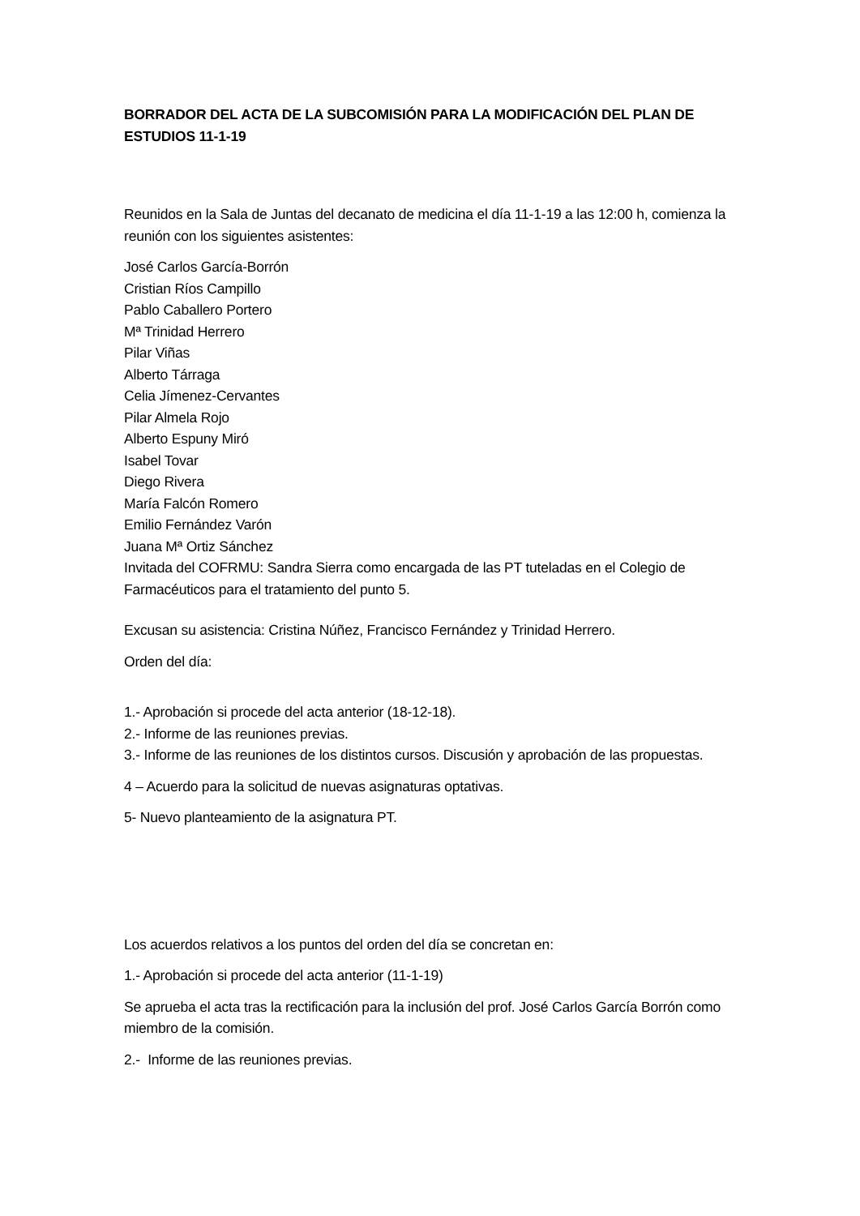BORRADOR DEL ACTA DE LA SUBCOMISIÓN PARA LA MODIFICACIÓN DEL PLAN DE ESTUDIOS 11-1-19
Reunidos en la Sala de Juntas del decanato de medicina el día 11-1-19 a las 12:00 h, comienza la reunión con los siguientes asistentes:
José Carlos García-Borrón
Cristian Ríos Campillo
Pablo Caballero Portero
Mª Trinidad Herrero
Pilar Viñas
Alberto Tárraga
Celia Jímenez-Cervantes
Pilar Almela Rojo
Alberto Espuny Miró
Isabel Tovar
Diego Rivera
María Falcón Romero
Emilio Fernández Varón
Juana Mª Ortiz Sánchez
Invitada del COFRMU: Sandra Sierra como encargada de las PT tuteladas en el Colegio de Farmacéuticos para el tratamiento del punto 5.
Excusan su asistencia: Cristina Núñez, Francisco Fernández y Trinidad Herrero.
Orden del día:
1.- Aprobación si procede del acta anterior (18-12-18).
2.- Informe de las reuniones previas.
3.- Informe de las reuniones de los distintos cursos. Discusión y aprobación de las propuestas.
4 – Acuerdo para la solicitud de nuevas asignaturas optativas.
5- Nuevo planteamiento de la asignatura PT.
Los acuerdos relativos a los puntos del orden del día se concretan en:
1.- Aprobación si procede del acta anterior (11-1-19)
Se aprueba el acta tras la rectificación para la inclusión del prof. José Carlos García Borrón como miembro de la comisión.
2.- Informe de las reuniones previas.